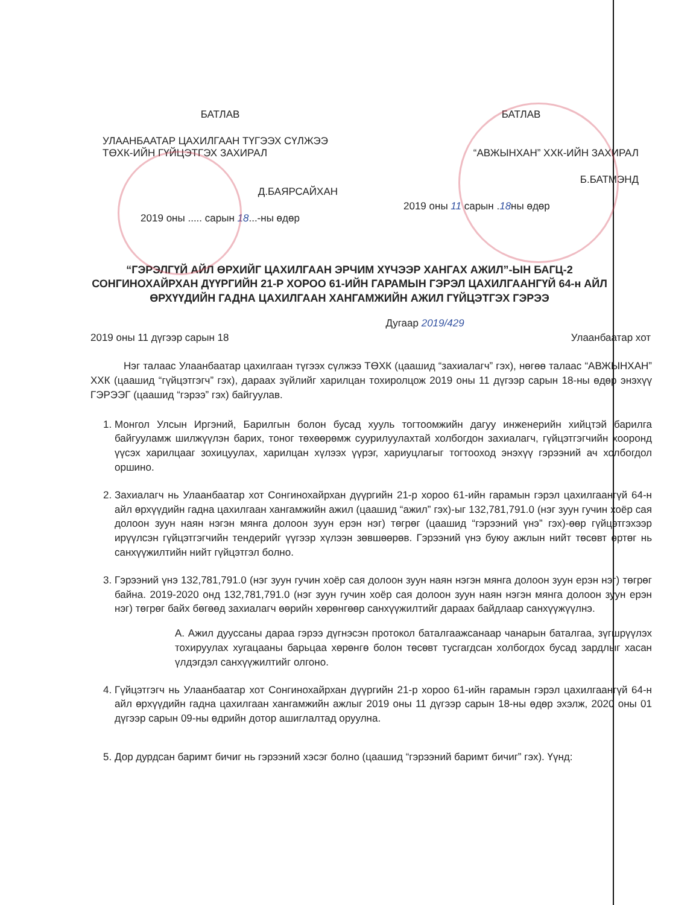БАТЛАВ
УЛААНБААТАР ЦАХИЛГААН ТҮГЭЭХ СҮЛЖЭЭ ТӨХК-ИЙН ГҮЙЦЭТГЭХ ЗАХИРАЛ
Д.БАЯРСАЙХАН
2019 оны ..... сарын 18...-ны өдөр
БАТЛАВ
“АВЖЫНХАН” ХХК-ИЙН ЗАХИРАЛ
Б.БАТМЭНД
2019 оны 11 сарын .18ны өдөр
“ГЭРЭЛГҮЙ АЙЛ ӨРХИЙГ ЦАХИЛГААН ЭРЧИМ ХҮЧЭЭР ХАНГАХ АЖИЛ”-ЫН БАГЦ-2 СОНГИНОХАЙРХАН ДҮҮРГИЙН 21-Р ХОРОО 61-ИЙН ГАРАМЫН ГЭРЭЛ ЦАХИЛГААНГҮЙ 64-н АЙЛ ӨРХҮҮДИЙН ГАДНА ЦАХИЛГААН ХАНГАМЖИЙН АЖИЛ ГҮЙЦЭТГЭХ ГЭРЭЭ
Дугаар 2019/429
2019 оны 11 дүгээр сарын 18 Улаанбаатар хот
Нэг талаас Улаанбаатар цахилгаан түгээх сүлжээ ТӨХК (цаашид “захиалагч” гэх), нөгөө талаас “АВЖЫНХАН” ХХК (цаашид “гүйцэтгэгч” гэх), дараах зүйлийг харилцан тохиролцож 2019 оны 11 дүгээр сарын 18-ны өдөр энэхүү ГЭРЭЭГ (цаашид “гэрээ” гэх) байгуулав.
1. Монгол Улсын Иргэний, Барилгын болон бусад хууль тогтоомжийн дагуу инженерийн хийцтэй барилга байгууламж шилжүүлэн барих, тоног төхөөрөмж суурилуулахтай холбогдон захиалагч, гүйцэтгэгчийн хооронд үүсэх харилцааг зохицуулах, харилцан хүлээх үүрэг, хариуцлагыг тогтооход энэхүү гэрээний ач холбогдол оршино.
2. Захиалагч нь Улаанбаатар хот Сонгинохайрхан дүүргийн 21-р хороо 61-ийн гарамын гэрэл цахилгаангүй 64-н айл өрхүүдийн гадна цахилгаан хангамжийн ажил (цаашид “ажил” гэх)-ыг 132,781,791.0 (нэг зуун гучин хоёр сая долоон зуун наян нэгэн мянга долоон зуун ерэн нэг) төгрөг (цаашид “гэрээний үнэ” гэх)-өөр гүйцэтгэхээр ирүүлсэн гүйцэтгэгчийн тендерийг үүгээр хүлээн зөвшөөрөв. Гэрээний үнэ буюу ажлын нийт төсөвт өртөг нь санхүүжилтийн нийт гүйцэтгэл болно.
3. Гэрээний үнэ 132,781,791.0 (нэг зуун гучин хоёр сая долоон зуун наян нэгэн мянга долоон зуун ерэн нэг) төгрөг байна. 2019-2020 онд 132,781,791.0 (нэг зуун гучин хоёр сая долоон зуун наян нэгэн мянга долоон зуун ерэн нэг) төгрөг байх бөгөөд захиалагч өөрийн хөрөнгөөр санхүүжилтийг дараах байдлаар санхүүжүүлнэ.
A. Ажил дууссаны дараа гэрээ дүгнэсэн протокол баталгаажсанаар чанарын баталгаа, зүгшрүүлэх тохируулах хугацааны барьцаа хөрөнгө болон төсөвт тусгагдсан холбогдох бусад зардлыг хасан үлдэгдэл санхүүжилтийг олгоно.
4. Гүйцэтгэгч нь Улаанбаатар хот Сонгинохайрхан дүүргийн 21-р хороо 61-ийн гарамын гэрэл цахилгаангүй 64-н айл өрхүүдийн гадна цахилгаан хангамжийн ажлыг 2019 оны 11 дүгээр сарын 18-ны өдөр эхэлж, 2020 оны 01 дүгээр сарын 09-ны өдрийн дотор ашиглалтад оруулна.
5. Дор дурдсан баримт бичиг нь гэрээний хэсэг болно (цаашид “гэрээний баримт бичиг” гэх). Үүнд: